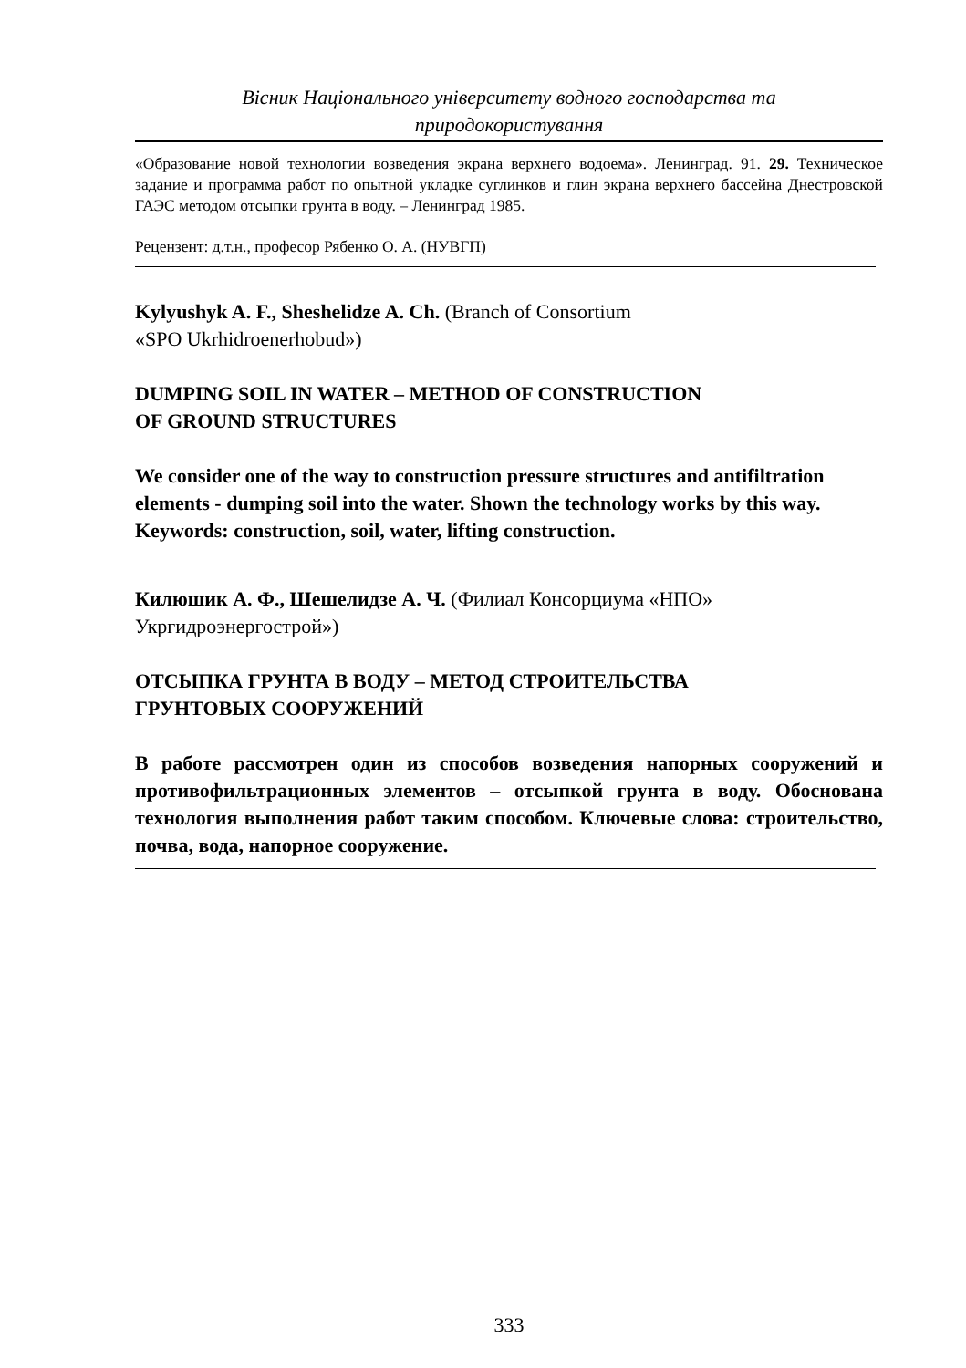Вісник Національного університету водного господарства та
природокористування
«Образование новой технологии возведения экрана верхнего водоема». Ленинград. 91. 29. Техническое задание и программа работ по опытной укладке суглинков и глин экрана верхнего бассейна Днестровской ГАЭС методом отсыпки грунта в воду. – Ленинград 1985.
Рецензент: д.т.н., професор Рябенко О. А. (НУВГП)
Kylyushyk A. F., Sheshelidze A. Ch. (Branch of Consortium
«SPO Ukrhidroenerhobud»)
DUMPING SOIL IN WATER – METHOD OF CONSTRUCTION
OF GROUND STRUCTURES
We consider one of the way to construction pressure structures and antifiltration elements - dumping soil into the water. Shown the technology works by this way.
Keywords: construction, soil, water, lifting construction.
Килюшик А. Ф., Шешелидзе А. Ч. (Филиал Консорциума «НПО»
Укргидроэнергострой»)
ОТСЫПКА ГРУНТА В ВОДУ – МЕТОД СТРОИТЕЛЬСТВА
ГРУНТОВЫХ СООРУЖЕНИЙ
В работе рассмотрен один из способов возведения напорных сооружений и противофильтрационных элементов – отсыпкой грунта в воду. Обоснована технология выполнения работ таким способом. Ключевые слова: строительство, почва, вода, напорное сооружение.
333